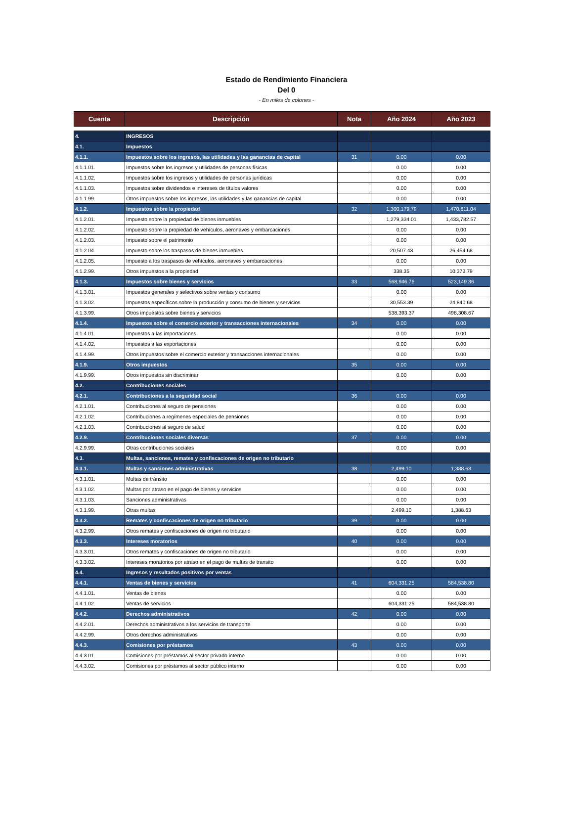Estado de Rendimiento Financiera
Del 0
- En miles de colones -
| Cuenta | Descripción | Nota | Año 2024 | Año 2023 |
| --- | --- | --- | --- | --- |
| 4. | INGRESOS | | | |
| 4.1. | Impuestos | | | |
| 4.1.1. | Impuestos sobre los ingresos, las utilidades y las ganancias de capital | 31 | 0.00 | 0.00 |
| 4.1.1.01. | Impuestos sobre los ingresos y utilidades de personas físicas | | 0.00 | 0.00 |
| 4.1.1.02. | Impuestos sobre los ingresos y utilidades de personas jurídicas | | 0.00 | 0.00 |
| 4.1.1.03. | Impuestos sobre dividendos e intereses de títulos valores | | 0.00 | 0.00 |
| 4.1.1.99. | Otros impuestos sobre los ingresos, las utilidades y las ganancias de capital | | 0.00 | 0.00 |
| 4.1.2. | Impuestos sobre la propiedad | 32 | 1,300,179.79 | 1,470,611.04 |
| 4.1.2.01. | Impuesto sobre la propiedad de bienes inmuebles | | 1,279,334.01 | 1,433,782.57 |
| 4.1.2.02. | Impuesto sobre la propiedad de vehículos, aeronaves y embarcaciones | | 0.00 | 0.00 |
| 4.1.2.03. | Impuesto sobre el patrimonio | | 0.00 | 0.00 |
| 4.1.2.04. | Impuesto sobre los traspasos de bienes inmuebles | | 20,507.43 | 26,454.68 |
| 4.1.2.05. | Impuesto a los traspasos de vehículos, aeronaves y embarcaciones | | 0.00 | 0.00 |
| 4.1.2.99. | Otros impuestos a la propiedad | | 338.35 | 10,373.79 |
| 4.1.3. | Impuestos sobre bienes y servicios | 33 | 568,946.76 | 523,149.36 |
| 4.1.3.01. | Impuestos generales y selectivos sobre ventas y consumo | | 0.00 | 0.00 |
| 4.1.3.02. | Impuestos específicos sobre la producción y consumo de bienes y servicios | | 30,553.39 | 24,840.68 |
| 4.1.3.99. | Otros impuestos sobre bienes y servicios | | 538,393.37 | 498,308.67 |
| 4.1.4. | Impuestos sobre el comercio exterior y transacciones internacionales | 34 | 0.00 | 0.00 |
| 4.1.4.01. | Impuestos a las importaciones | | 0.00 | 0.00 |
| 4.1.4.02. | Impuestos a las exportaciones | | 0.00 | 0.00 |
| 4.1.4.99. | Otros impuestos sobre el comercio exterior y transacciones internacionales | | 0.00 | 0.00 |
| 4.1.9. | Otros impuestos | 35 | 0.00 | 0.00 |
| 4.1.9.99. | Otros impuestos sin discriminar | | 0.00 | 0.00 |
| 4.2. | Contribuciones sociales | | | |
| 4.2.1. | Contribuciones a la seguridad social | 36 | 0.00 | 0.00 |
| 4.2.1.01. | Contribuciones al seguro de pensiones | | 0.00 | 0.00 |
| 4.2.1.02. | Contribuciones a regímenes especiales de pensiones | | 0.00 | 0.00 |
| 4.2.1.03. | Contribuciones al seguro de salud | | 0.00 | 0.00 |
| 4.2.9. | Contribuciones sociales diversas | 37 | 0.00 | 0.00 |
| 4.2.9.99. | Otras contribuciones sociales | | 0.00 | 0.00 |
| 4.3. | Multas, sanciones, remates y confiscaciones de origen no tributario | | | |
| 4.3.1. | Multas y sanciones administrativas | 38 | 2,499.10 | 1,388.63 |
| 4.3.1.01. | Multas de tránsito | | 0.00 | 0.00 |
| 4.3.1.02. | Multas por atraso en el pago de bienes y servicios | | 0.00 | 0.00 |
| 4.3.1.03. | Sanciones administrativas | | 0.00 | 0.00 |
| 4.3.1.99. | Otras multas | | 2,499.10 | 1,388.63 |
| 4.3.2. | Remates y confiscaciones de origen no tributario | 39 | 0.00 | 0.00 |
| 4.3.2.99. | Otros remates y confiscaciones de origen no tributario | | 0.00 | 0.00 |
| 4.3.3. | Intereses moratorios | 40 | 0.00 | 0.00 |
| 4.3.3.01. | Otros remates y confiscaciones de origen no tributario | | 0.00 | 0.00 |
| 4.3.3.02. | Intereses moratorios por atraso en el pago de multas de transito | | 0.00 | 0.00 |
| 4.4. | Ingresos y resultados positivos por ventas | | | |
| 4.4.1. | Ventas de bienes y servicios | 41 | 604,331.25 | 584,538.80 |
| 4.4.1.01. | Ventas de bienes | | 0.00 | 0.00 |
| 4.4.1.02. | Ventas de servicios | | 604,331.25 | 584,538.80 |
| 4.4.2. | Derechos administrativos | 42 | 0.00 | 0.00 |
| 4.4.2.01. | Derechos administrativos a los servicios de transporte | | 0.00 | 0.00 |
| 4.4.2.99. | Otros derechos administrativos | | 0.00 | 0.00 |
| 4.4.3. | Comisiones por préstamos | 43 | 0.00 | 0.00 |
| 4.4.3.01. | Comisiones por préstamos al sector privado interno | | 0.00 | 0.00 |
| 4.4.3.02. | Comisiones por préstamos al sector público interno | | 0.00 | 0.00 |